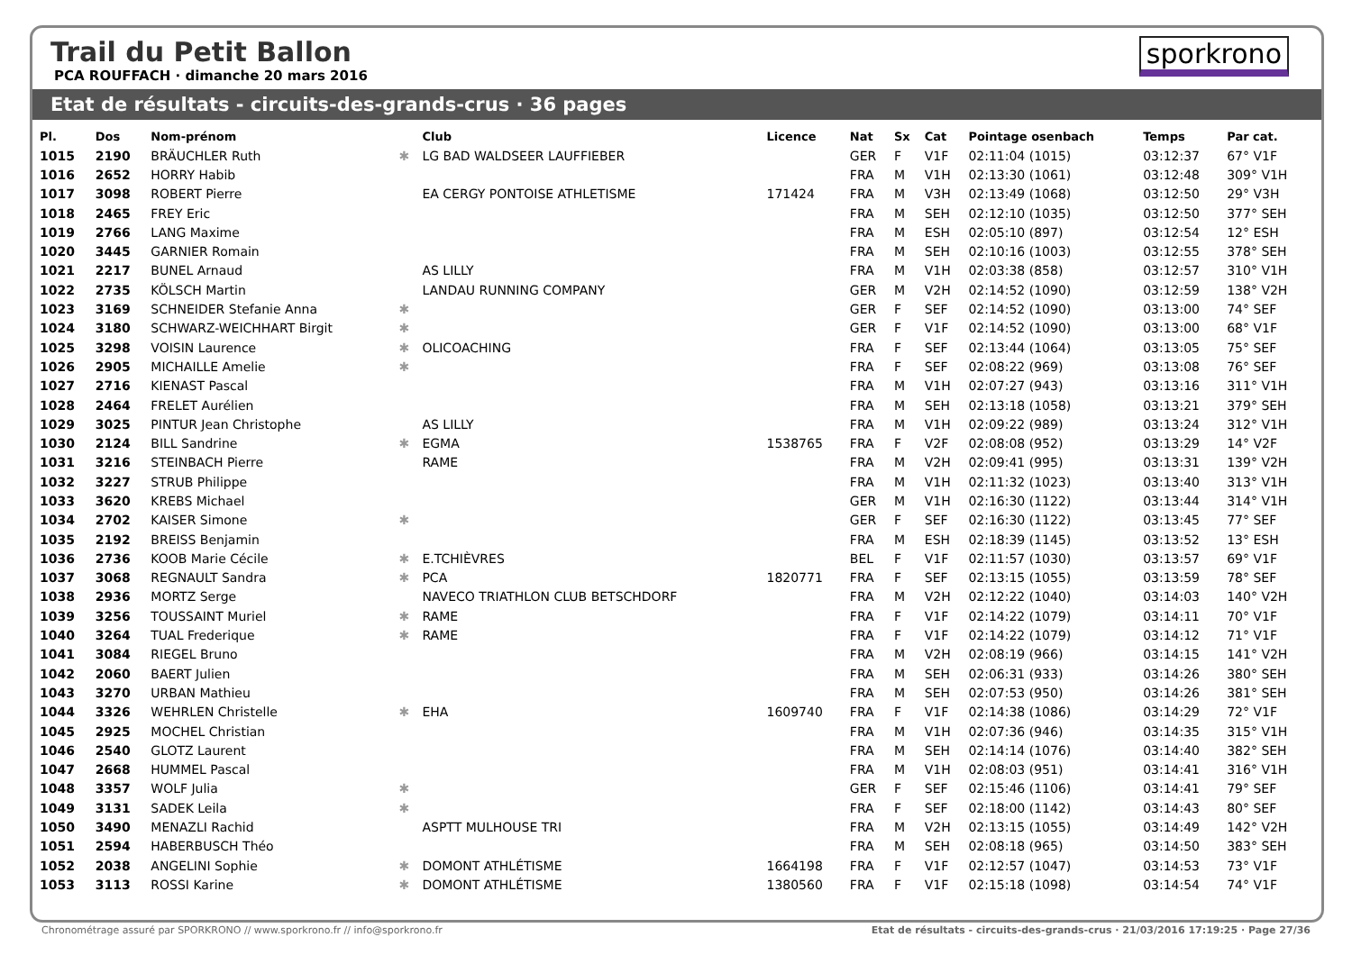Trail du Petit Ballon
PCA ROUFFACH · dimanche 20 mars 2016
sporkrono
Etat de résultats - circuits-des-grands-crus · 36 pages
| Pl. | Dos | Nom-prénom | | Club | Licence | Nat | Sx | Cat | Pointage osenbach | Temps | Par cat. |
| --- | --- | --- | --- | --- | --- | --- | --- | --- | --- | --- | --- |
| 1015 | 2190 | BRÄUCHLER Ruth | ✱ | LG BAD WALDSEER LAUFFIEBER | | GER | F | V1F | 02:11:04 (1015) | 03:12:37 | 67° V1F |
| 1016 | 2652 | HORRY Habib | | | | FRA | M | V1H | 02:13:30 (1061) | 03:12:48 | 309° V1H |
| 1017 | 3098 | ROBERT Pierre | | EA CERGY PONTOISE ATHLETISME | 171424 | FRA | M | V3H | 02:13:49 (1068) | 03:12:50 | 29° V3H |
| 1018 | 2465 | FREY Eric | | | | FRA | M | SEH | 02:12:10 (1035) | 03:12:50 | 377° SEH |
| 1019 | 2766 | LANG Maxime | | | | FRA | M | ESH | 02:05:10 (897) | 03:12:54 | 12° ESH |
| 1020 | 3445 | GARNIER Romain | | | | FRA | M | SEH | 02:10:16 (1003) | 03:12:55 | 378° SEH |
| 1021 | 2217 | BUNEL Arnaud | | AS LILLY | | FRA | M | V1H | 02:03:38 (858) | 03:12:57 | 310° V1H |
| 1022 | 2735 | KÖLSCH Martin | | LANDAU RUNNING COMPANY | | GER | M | V2H | 02:14:52 (1090) | 03:12:59 | 138° V2H |
| 1023 | 3169 | SCHNEIDER Stefanie Anna | ✱ | | | GER | F | SEF | 02:14:52 (1090) | 03:13:00 | 74° SEF |
| 1024 | 3180 | SCHWARZ-WEICHHART Birgit | ✱ | | | GER | F | V1F | 02:14:52 (1090) | 03:13:00 | 68° V1F |
| 1025 | 3298 | VOISIN Laurence | ✱ | OLICOACHING | | FRA | F | SEF | 02:13:44 (1064) | 03:13:05 | 75° SEF |
| 1026 | 2905 | MICHAILLE Amelie | ✱ | | | FRA | F | SEF | 02:08:22 (969) | 03:13:08 | 76° SEF |
| 1027 | 2716 | KIENAST Pascal | | | | FRA | M | V1H | 02:07:27 (943) | 03:13:16 | 311° V1H |
| 1028 | 2464 | FRELET Aurélien | | | | FRA | M | SEH | 02:13:18 (1058) | 03:13:21 | 379° SEH |
| 1029 | 3025 | PINTUR Jean Christophe | | AS LILLY | | FRA | M | V1H | 02:09:22 (989) | 03:13:24 | 312° V1H |
| 1030 | 2124 | BILL Sandrine | ✱ | EGMA | 1538765 | FRA | F | V2F | 02:08:08 (952) | 03:13:29 | 14° V2F |
| 1031 | 3216 | STEINBACH Pierre | | RAME | | FRA | M | V2H | 02:09:41 (995) | 03:13:31 | 139° V2H |
| 1032 | 3227 | STRUB Philippe | | | | FRA | M | V1H | 02:11:32 (1023) | 03:13:40 | 313° V1H |
| 1033 | 3620 | KREBS Michael | | | | GER | M | V1H | 02:16:30 (1122) | 03:13:44 | 314° V1H |
| 1034 | 2702 | KAISER Simone | ✱ | | | GER | F | SEF | 02:16:30 (1122) | 03:13:45 | 77° SEF |
| 1035 | 2192 | BREISS Benjamin | | | | FRA | M | ESH | 02:18:39 (1145) | 03:13:52 | 13° ESH |
| 1036 | 2736 | KOOB Marie Cécile | ✱ | E.TCHIÈVRES | | BEL | F | V1F | 02:11:57 (1030) | 03:13:57 | 69° V1F |
| 1037 | 3068 | REGNAULT Sandra | ✱ | PCA | 1820771 | FRA | F | SEF | 02:13:15 (1055) | 03:13:59 | 78° SEF |
| 1038 | 2936 | MORTZ Serge | | NAVECO TRIATHLON CLUB BETSCHDORF | | FRA | M | V2H | 02:12:22 (1040) | 03:14:03 | 140° V2H |
| 1039 | 3256 | TOUSSAINT Muriel | ✱ | RAME | | FRA | F | V1F | 02:14:22 (1079) | 03:14:11 | 70° V1F |
| 1040 | 3264 | TUAL Frederique | ✱ | RAME | | FRA | F | V1F | 02:14:22 (1079) | 03:14:12 | 71° V1F |
| 1041 | 3084 | RIEGEL Bruno | | | | FRA | M | V2H | 02:08:19 (966) | 03:14:15 | 141° V2H |
| 1042 | 2060 | BAERT Julien | | | | FRA | M | SEH | 02:06:31 (933) | 03:14:26 | 380° SEH |
| 1043 | 3270 | URBAN Mathieu | | | | FRA | M | SEH | 02:07:53 (950) | 03:14:26 | 381° SEH |
| 1044 | 3326 | WEHRLEN Christelle | ✱ | EHA | 1609740 | FRA | F | V1F | 02:14:38 (1086) | 03:14:29 | 72° V1F |
| 1045 | 2925 | MOCHEL Christian | | | | FRA | M | V1H | 02:07:36 (946) | 03:14:35 | 315° V1H |
| 1046 | 2540 | GLOTZ Laurent | | | | FRA | M | SEH | 02:14:14 (1076) | 03:14:40 | 382° SEH |
| 1047 | 2668 | HUMMEL Pascal | | | | FRA | M | V1H | 02:08:03 (951) | 03:14:41 | 316° V1H |
| 1048 | 3357 | WOLF Julia | ✱ | | | GER | F | SEF | 02:15:46 (1106) | 03:14:41 | 79° SEF |
| 1049 | 3131 | SADEK Leila | ✱ | | | FRA | F | SEF | 02:18:00 (1142) | 03:14:43 | 80° SEF |
| 1050 | 3490 | MENAZLI Rachid | | ASPTT MULHOUSE TRI | | FRA | M | V2H | 02:13:15 (1055) | 03:14:49 | 142° V2H |
| 1051 | 2594 | HABERBUSCH Théo | | | | FRA | M | SEH | 02:08:18 (965) | 03:14:50 | 383° SEH |
| 1052 | 2038 | ANGELINI Sophie | ✱ | DOMONT ATHLÉTISME | 1664198 | FRA | F | V1F | 02:12:57 (1047) | 03:14:53 | 73° V1F |
| 1053 | 3113 | ROSSI Karine | ✱ | DOMONT ATHLÉTISME | 1380560 | FRA | F | V1F | 02:15:18 (1098) | 03:14:54 | 74° V1F |
Chronométrage assuré par SPORKRONO // www.sporkrono.fr // info@sporkrono.fr Etat de résultats - circuits-des-grands-crus · 21/03/2016 17:19:25 · Page 27/36